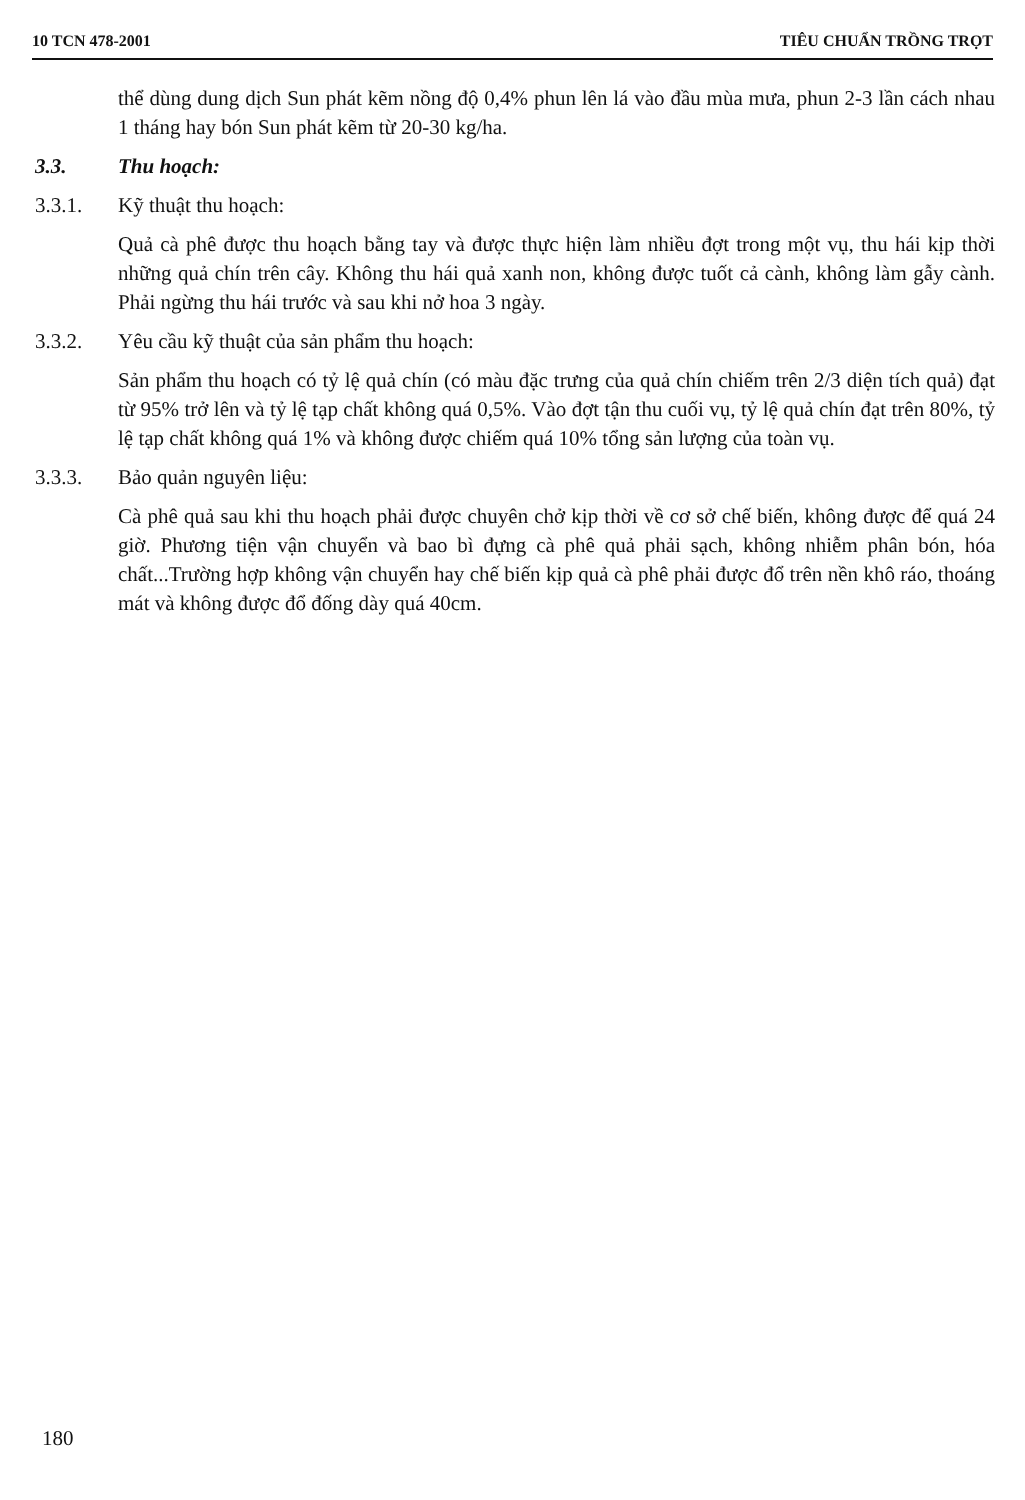10 TCN 478-2001 TIÊU CHUẨN TRỒNG TRỌT
thể dùng dung dịch Sun phát kẽm nồng độ 0,4% phun lên lá vào đầu mùa mưa, phun 2-3 lần cách nhau 1 tháng hay bón Sun phát kẽm từ 20-30 kg/ha.
3.3. Thu hoạch:
3.3.1. Kỹ thuật thu hoạch:
Quả cà phê được thu hoạch bằng tay và được thực hiện làm nhiều đợt trong một vụ, thu hái kịp thời những quả chín trên cây. Không thu hái quả xanh non, không được tuốt cả cành, không làm gẫy cành. Phải ngừng thu hái trước và sau khi nở hoa 3 ngày.
3.3.2. Yêu cầu kỹ thuật của sản phẩm thu hoạch:
Sản phẩm thu hoạch có tỷ lệ quả chín (có màu đặc trưng của quả chín chiếm trên 2/3 diện tích quả) đạt từ 95% trở lên và tỷ lệ tạp chất không quá 0,5%. Vào đợt tận thu cuối vụ, tỷ lệ quả chín đạt trên 80%, tỷ lệ tạp chất không quá 1% và không được chiếm quá 10% tổng sản lượng của toàn vụ.
3.3.3. Bảo quản nguyên liệu:
Cà phê quả sau khi thu hoạch phải được chuyên chở kịp thời về cơ sở chế biến, không được để quá 24 giờ. Phương tiện vận chuyển và bao bì đựng cà phê quả phải sạch, không nhiễm phân bón, hóa chất...Trường hợp không vận chuyển hay chế biến kịp quả cà phê phải được đổ trên nền khô ráo, thoáng mát và không được đổ đống dày quá 40cm.
180